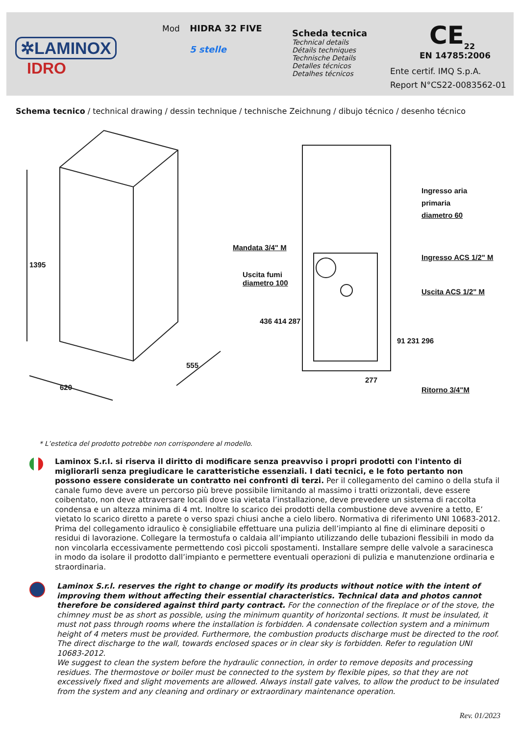✲LAMINOX
IDRO
Mod HIDRA 32 FIVE
5 stelle
Scheda tecnica
Technical details
Détails techniques
Technische Details
Detalles técnicos
Detalhes técnicos
CE<sub>22</sub>
EN 14785:2006
Ente certif. IMQ S.p.A.
Report N°CS22-0083562-01
Schema tecnico / technical drawing / dessin technique / technische Zeichnung / dibujo técnico / desenho técnico
1395
620
555
Mandata 3/4" M
Uscita fumi
diametro 100
Ingresso aria
primaria
diametro 60
Ingresso ACS 1/2" M
Uscita ACS 1/2" M
436 414 287
91 231 296
277
Ritorno 3/4"M
* L’estetica del prodotto potrebbe non corrispondere al modello.
Laminox S.r.l. si riserva il diritto di modificare senza preavviso i propri prodotti con l'intento di migliorarli senza pregiudicare le caratteristiche essenziali. I dati tecnici, e le foto pertanto non possono essere considerate un contratto nei confronti di terzi. Per il collegamento del camino o della stufa il canale fumo deve avere un percorso più breve possibile limitando al massimo i tratti orizzontali, deve essere coibentato, non deve attraversare locali dove sia vietata l’installazione, deve prevedere un sistema di raccolta condensa e un altezza minima di 4 mt. Inoltre lo scarico dei prodotti della combustione deve avvenire a tetto, E’ vietato lo scarico diretto a parete o verso spazi chiusi anche a cielo libero. Normativa di riferimento UNI 10683-2012.
Prima del collegamento idraulico è consigliabile effettuare una pulizia dell’impianto al fine di eliminare depositi o residui di lavorazione. Collegare la termostufa o caldaia all’impianto utilizzando delle tubazioni flessibili in modo da non vincolarla eccessivamente permettendo così piccoli spostamenti. Installare sempre delle valvole a saracinesca in modo da isolare il prodotto dall’impianto e permettere eventuali operazioni di pulizia e manutenzione ordinaria e straordinaria.
Laminox S.r.l. reserves the right to change or modify its products without notice with the intent of improving them without affecting their essential characteristics. Technical data and photos cannot therefore be considered against third party contract. For the connection of the fireplace or of the stove, the chimney must be as short as possible, using the minimum quantity of horizontal sections. It must be insulated, it must not pass through rooms where the installation is forbidden. A condensate collection system and a minimum height of 4 meters must be provided. Furthermore, the combustion products discharge must be directed to the roof. The direct discharge to the wall, towards enclosed spaces or in clear sky is forbidden. Refer to regulation UNI 10683-2012.
We suggest to clean the system before the hydraulic connection, in order to remove deposits and processing residues. The thermostove or boiler must be connected to the system by flexible pipes, so that they are not excessively fixed and slight movements are allowed. Always install gate valves, to allow the product to be insulated from the system and any cleaning and ordinary or extraordinary maintenance operation.
Rev. 01/2023